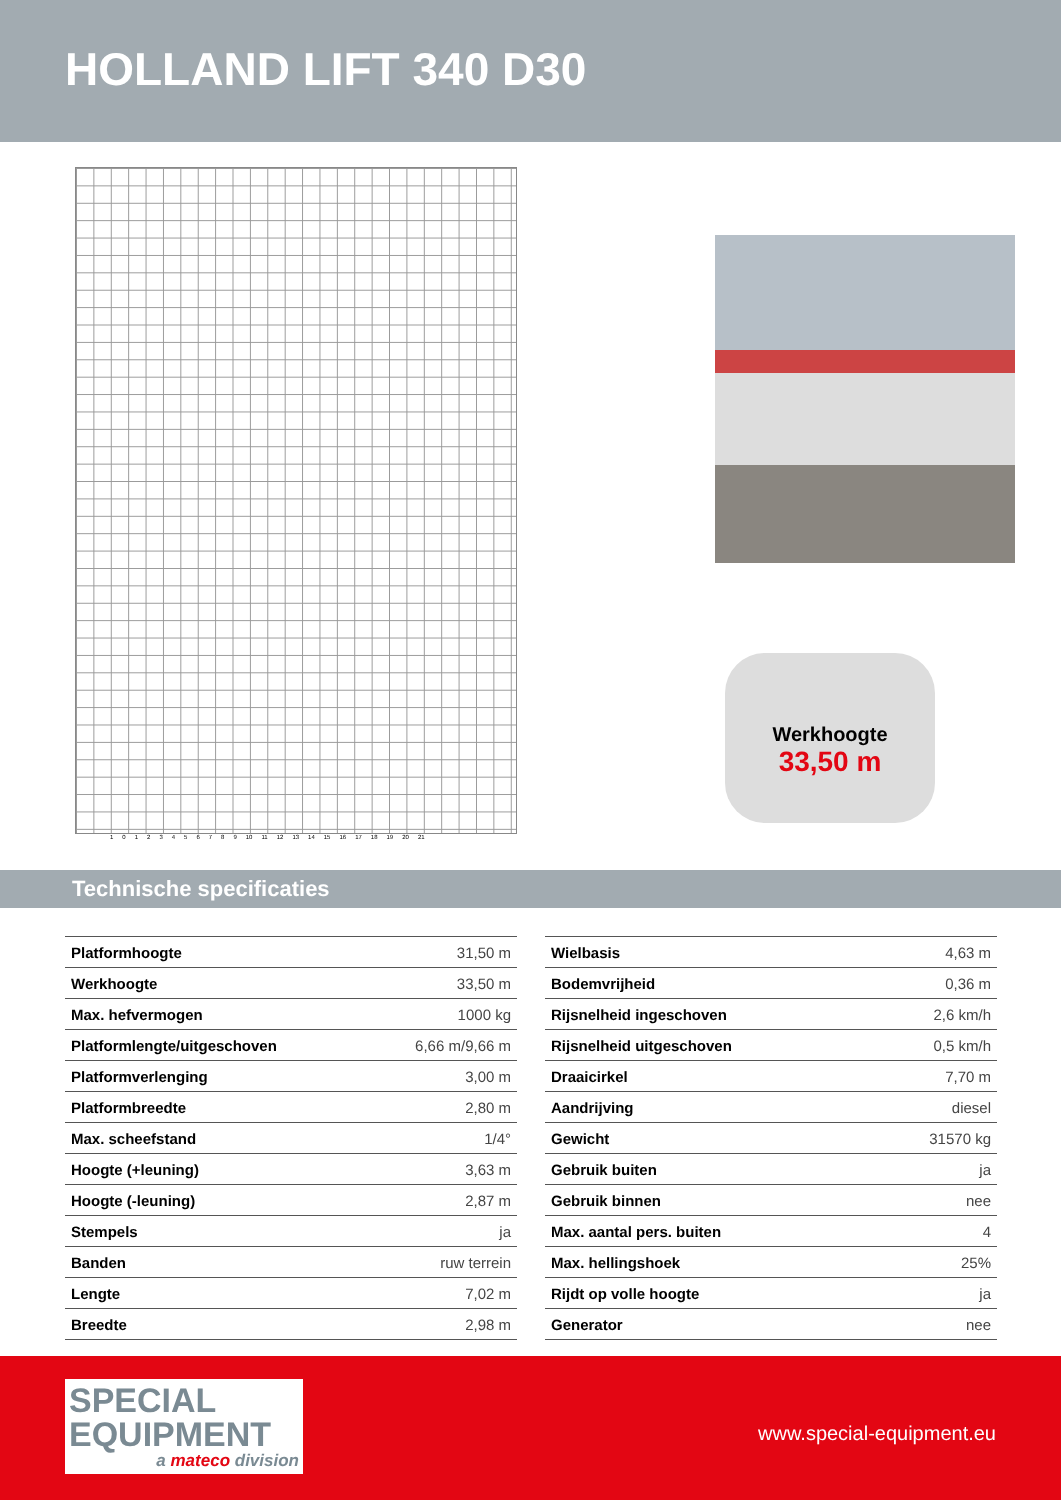HOLLAND LIFT 340 D30
10123456789 10 11 12 13 14 15 16 17 18 19 20 21
Werkhoogte
33,50 m
Technische specificaties
| Platformhoogte | 31,50 m |
| Werkhoogte | 33,50 m |
| Max. hefvermogen | 1000 kg |
| Platformlengte/uitgeschoven | 6,66 m/9,66 m |
| Platformverlenging | 3,00 m |
| Platformbreedte | 2,80 m |
| Max. scheefstand | 1/4° |
| Hoogte (+leuning) | 3,63 m |
| Hoogte (-leuning) | 2,87 m |
| Stempels | ja |
| Banden | ruw terrein |
| Lengte | 7,02 m |
| Breedte | 2,98 m |
| Wielbasis | 4,63 m |
| Bodemvrijheid | 0,36 m |
| Rijsnelheid ingeschoven | 2,6 km/h |
| Rijsnelheid uitgeschoven | 0,5 km/h |
| Draaicirkel | 7,70 m |
| Aandrijving | diesel |
| Gewicht | 31570 kg |
| Gebruik buiten | ja |
| Gebruik binnen | nee |
| Max. aantal pers. buiten | 4 |
| Max. hellingshoek | 25% |
| Rijdt op volle hoogte | ja |
| Generator | nee |
SPECIAL
EQUIPMENT
a mateco division
www.special-equipment.eu